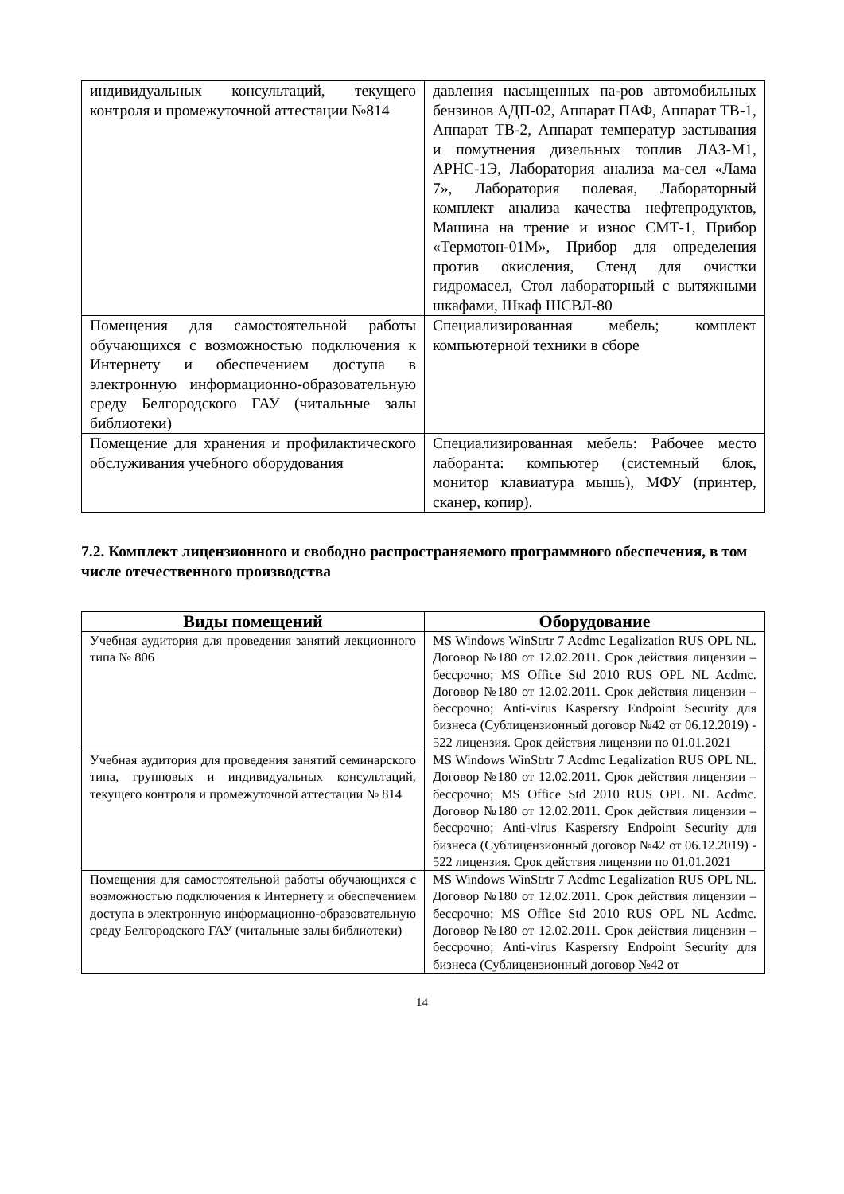| индивидуальных консультаций, текущего контроля и промежуточной аттестации №814 | давления насыщенных па-ров автомобильных бензинов АДП-02, Аппарат ПАФ, Аппарат ТВ-1, Аппарат ТВ-2, Аппарат температур застывания и помутнения дизельных топлив ЛАЗ-М1, АРНС-1Э, Лаборатория анализа ма-сел «Лама 7», Лаборатория полевая, Лабораторный комплект анализа качества нефтепродуктов, Машина на трение и износ СМТ-1, Прибор «Термотон-01М», Прибор для определения против окисления, Стенд для очистки гидромасел, Стол лабораторный с вытяжными шкафами, Шкаф ШСВЛ-80 |
| Помещения для самостоятельной работы обучающихся с возможностью подключения к Интернету и обеспечением доступа в электронную информационно-образовательную среду Белгородского ГАУ (читальные залы библиотеки) | Специализированная мебель; комплект компьютерной техники в сборе |
| Помещение для хранения и профилактического обслуживания учебного оборудования | Специализированная мебель: Рабочее место лаборанта: компьютер (системный блок, монитор клавиатура мышь), МФУ (принтер, сканер, копир). |
7.2. Комплект лицензионного и свободно распространяемого программного обеспечения, в том числе отечественного производства
| Виды помещений | Оборудование |
| --- | --- |
| Учебная аудитория для проведения занятий лекционного типа № 806 | MS Windows WinStrtr 7 Acdmc Legalization RUS OPL NL. Договор №180 от 12.02.2011. Срок действия лицензии – бессрочно; MS Office Std 2010 RUS OPL NL Acdmc. Договор №180 от 12.02.2011. Срок действия лицензии – бессрочно; Anti-virus Kaspersry Endpoint Security для бизнеса (Сублицензионный договор №42 от 06.12.2019) - 522 лицензия. Срок действия лицензии по 01.01.2021 |
| Учебная аудитория для проведения занятий семинарского типа, групповых и индивидуальных консультаций, текущего контроля и промежуточной аттестации № 814 | MS Windows WinStrtr 7 Acdmc Legalization RUS OPL NL. Договор №180 от 12.02.2011. Срок действия лицензии – бессрочно; MS Office Std 2010 RUS OPL NL Acdmc. Договор №180 от 12.02.2011. Срок действия лицензии – бессрочно; Anti-virus Kaspersry Endpoint Security для бизнеса (Сублицензионный договор №42 от 06.12.2019) - 522 лицензия. Срок действия лицензии по 01.01.2021 |
| Помещения для самостоятельной работы обучающихся с возможностью подключения к Интернету и обеспечением доступа в электронную информационно-образовательную среду Белгородского ГАУ (читальные залы библиотеки) | MS Windows WinStrtr 7 Acdmc Legalization RUS OPL NL. Договор №180 от 12.02.2011. Срок действия лицензии – бессрочно; MS Office Std 2010 RUS OPL NL Acdmc. Договор №180 от 12.02.2011. Срок действия лицензии – бессрочно; Anti-virus Kaspersry Endpoint Security для бизнеса (Сублицензионный договор №42 от |
14